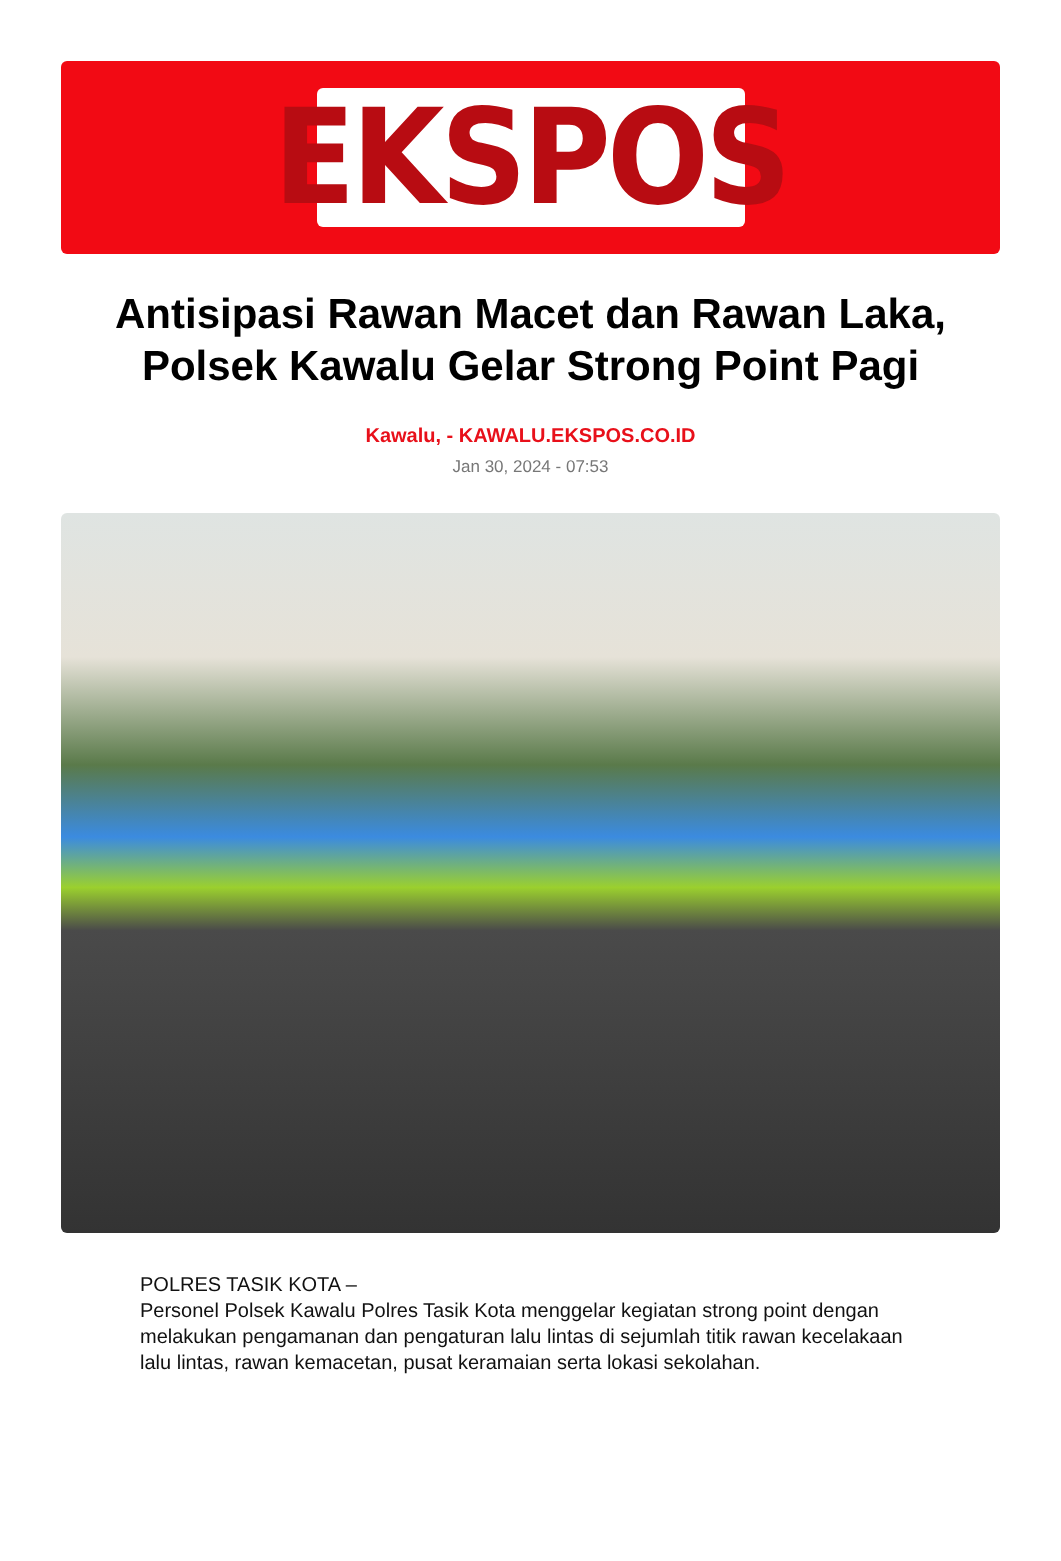EKSPOS
Antisipasi Rawan Macet dan Rawan Laka, Polsek Kawalu Gelar Strong Point Pagi
Kawalu, - KAWALU.EKSPOS.CO.ID
Jan 30, 2024 - 07:53
POLRES TASIK KOTA –
Personel Polsek Kawalu Polres Tasik Kota menggelar kegiatan strong point dengan melakukan pengamanan dan pengaturan lalu lintas di sejumlah titik rawan kecelakaan lalu lintas, rawan kemacetan, pusat keramaian serta lokasi sekolahan.